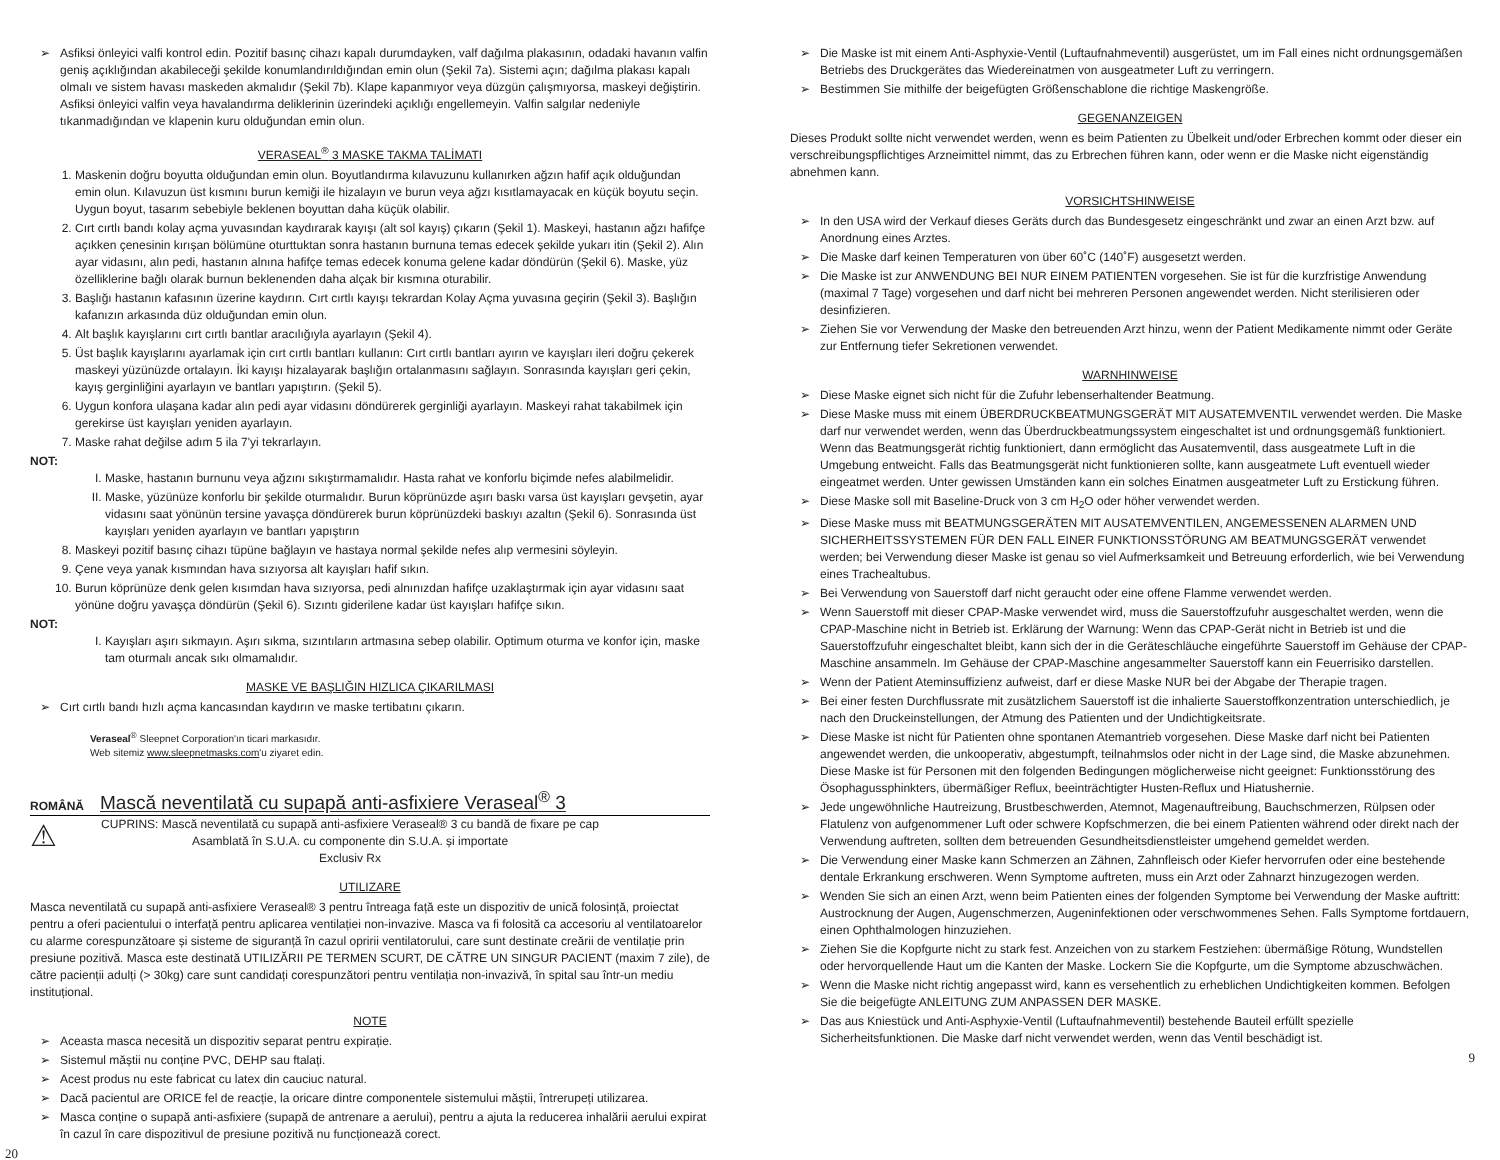➢ Asfiksi önleyici valfi kontrol edin. Pozitif basınç cihazı kapalı durumdayken, valf dağılma plakasının, odadaki havanın valfin geniş açıklığından akabileceği şekilde konumlandırıldığından emin olun (Şekil 7a). Sistemi açın; dağılma plakası kapalı olmalı ve sistem havası maskeden akmalıdır (Şekil 7b). Klape kapanmıyor veya düzgün çalışmıyorsa, maskeyi değiştirin. Asfiksi önleyici valfin veya havalandırma deliklerinin üzerindeki açıklığı engellemeyin. Valfin salgılar nedeniyle tıkanmadığından ve klapenin kuru olduğundan emin olun.
VERASEAL<sup>®</sup> 3 MASKE TAKMA TALİMATI
1. Maskenin doğru boyutta olduğundan emin olun. Boyutlandırma kılavuzunu kullanırken ağzın hafif açık olduğundan emin olun. Kılavuzun üst kısmını burun kemiği ile hizalayın ve burun veya ağzı kısıtlamayacak en küçük boyutu seçin. Uygun boyut, tasarım sebebiyle beklenen boyuttan daha küçük olabilir.
2. Cırt cırtlı bandı kolay açma yuvasından kaydırarak kayışı (alt sol kayış) çıkarın (Şekil 1). Maskeyi, hastanın ağzı hafifçe açıkken çenesinin kırışan bölümüne oturttuktan sonra hastanın burnuna temas edecek şekilde yukarı itin (Şekil 2). Alın ayar vidasını, alın pedi, hastanın alnına hafifçe temas edecek konuma gelene kadar döndürün (Şekil 6). Maske, yüz özelliklerine bağlı olarak burnun beklenenden daha alçak bir kısmına oturabilir.
3. Başlığı hastanın kafasının üzerine kaydırın. Cırt cırtlı kayışı tekrardan Kolay Açma yuvasına geçirin (Şekil 3). Başlığın kafanızın arkasında düz olduğundan emin olun.
4. Alt başlık kayışlarını cırt cırtlı bantlar aracılığıyla ayarlayın (Şekil 4).
5. Üst başlık kayışlarını ayarlamak için cırt cırtlı bantları kullanın: Cırt cırtlı bantları ayırın ve kayışları ileri doğru çekerek maskeyi yüzünüzde ortalayın. İki kayışı hizalayarak başlığın ortalanmasını sağlayın. Sonrasında kayışları geri çekin, kayış gerginliğini ayarlayın ve bantları yapıştırın. (Şekil 5).
6. Uygun konfora ulaşana kadar alın pedi ayar vidasını döndürerek gerginliği ayarlayın. Maskeyi rahat takabilmek için gerekirse üst kayışları yeniden ayarlayın.
7. Maske rahat değilse adım 5 ila 7'yi tekrarlayın.
NOT:
I. Maske, hastanın burnunu veya ağzını sıkıştırmamalıdır. Hasta rahat ve konforlu biçimde nefes alabilmelidir.
II. Maske, yüzünüze konforlu bir şekilde oturmalıdır. Burun köprünüzde aşırı baskı varsa üst kayışları gevşetin, ayar vidasını saat yönünün tersine yavaşça döndürerek burun köprünüzdeki baskıyı azaltın (Şekil 6). Sonrasında üst kayışları yeniden ayarlayın ve bantları yapıştırın
8. Maskeyi pozitif basınç cihazı tüpüne bağlayın ve hastaya normal şekilde nefes alıp vermesini söyleyin.
9. Çene veya yanak kısmından hava sızıyorsa alt kayışları hafif sıkın.
10. Burun köprünüze denk gelen kısımdan hava sızıyorsa, pedi alnınızdan hafifçe uzaklaştırmak için ayar vidasını saat yönüne doğru yavaşça döndürün (Şekil 6). Sızıntı giderilene kadar üst kayışları hafifçe sıkın.
NOT:
I. Kayışları aşırı sıkmayın. Aşırı sıkma, sızıntıların artmasına sebep olabilir. Optimum oturma ve konfor için, maske tam oturmalı ancak sıkı olmamalıdır.
MASKE VE BAŞLIĞIN HIZLICA ÇIKARILMASI
➢ Cırt cırtlı bandı hızlı açma kancasından kaydırın ve maske tertibatını çıkarın.
Veraseal<sup>®</sup> Sleepnet Corporation'ın ticari markasıdır.
Web sitemiz www.sleepnetmasks.com'u ziyaret edin.
ROMÂNĂ Mască neventilată cu supapă anti-asfixiere Veraseal<sup>®</sup> 3
⚠
CUPRINS: Mască neventilată cu supapă anti-asfixiere Veraseal® 3 cu bandă de fixare pe cap
Asamblată în S.U.A. cu componente din S.U.A. și importate
Exclusiv Rx
UTILIZARE
Masca neventilată cu supapă anti-asfixiere Veraseal® 3 pentru întreaga față este un dispozitiv de unică folosință, proiectat pentru a oferi pacientului o interfață pentru aplicarea ventilației non-invazive. Masca va fi folosită ca accesoriu al ventilatoarelor cu alarme corespunzătoare și sisteme de siguranță în cazul opririi ventilatorului, care sunt destinate creării de ventilație prin presiune pozitivă. Masca este destinată UTILIZĂRII PE TERMEN SCURT, DE CĂTRE UN SINGUR PACIENT (maxim 7 zile), de către pacienții adulți (> 30kg) care sunt candidați corespunzători pentru ventilația non-invazivă, în spital sau într-un mediu instituțional.
NOTE
➢ Aceasta masca necesită un dispozitiv separat pentru expirație.
➢ Sistemul măștii nu conține PVC, DEHP sau ftalați.
➢ Acest produs nu este fabricat cu latex din cauciuc natural.
➢ Dacă pacientul are ORICE fel de reacție, la oricare dintre componentele sistemului măștii, întrerupeți utilizarea.
➢ Masca conține o supapă anti-asfixiere (supapă de antrenare a aerului), pentru a ajuta la reducerea inhalării aerului expirat în cazul în care dispozitivul de presiune pozitivă nu funcționează corect.
20
➢ Die Maske ist mit einem Anti-Asphyxie-Ventil (Luftaufnahmeventil) ausgerüstet, um im Fall eines nicht ordnungsgemäßen Betriebs des Druckgerätes das Wiedereinatmen von ausgeatmeter Luft zu verringern.
➢ Bestimmen Sie mithilfe der beigefügten Größenschablone die richtige Maskengröße.
GEGENANZEIGEN
Dieses Produkt sollte nicht verwendet werden, wenn es beim Patienten zu Übelkeit und/oder Erbrechen kommt oder dieser ein verschreibungspflichtiges Arzneimittel nimmt, das zu Erbrechen führen kann, oder wenn er die Maske nicht eigenständig abnehmen kann.
VORSICHTSHINWEISE
➢ In den USA wird der Verkauf dieses Geräts durch das Bundesgesetz eingeschränkt und zwar an einen Arzt bzw. auf Anordnung eines Arztes.
➢ Die Maske darf keinen Temperaturen von über 60˚C (140˚F) ausgesetzt werden.
➢ Die Maske ist zur ANWENDUNG BEI NUR EINEM PATIENTEN vorgesehen. Sie ist für die kurzfristige Anwendung (maximal 7 Tage) vorgesehen und darf nicht bei mehreren Personen angewendet werden. Nicht sterilisieren oder desinfizieren.
➢ Ziehen Sie vor Verwendung der Maske den betreuenden Arzt hinzu, wenn der Patient Medikamente nimmt oder Geräte zur Entfernung tiefer Sekretionen verwendet.
WARNHINWEISE
➢ Diese Maske eignet sich nicht für die Zufuhr lebenserhaltender Beatmung.
➢ Diese Maske muss mit einem ÜBERDRUCKBEATMUNGSGERÄT MIT AUSATEMVENTIL verwendet werden. Die Maske darf nur verwendet werden, wenn das Überdruckbeatmungssystem eingeschaltet ist und ordnungsgemäß funktioniert. Wenn das Beatmungsgerät richtig funktioniert, dann ermöglicht das Ausatemventil, dass ausgeatmete Luft in die Umgebung entweicht. Falls das Beatmungsgerät nicht funktionieren sollte, kann ausgeatmete Luft eventuell wieder eingeatmet werden. Unter gewissen Umständen kann ein solches Einatmen ausgeatmeter Luft zu Erstickung führen.
➢ Diese Maske soll mit Baseline-Druck von 3 cm H<sub>2</sub>O oder höher verwendet werden.
➢ Diese Maske muss mit BEATMUNGSGERÄTEN MIT AUSATEMVENTILEN, ANGEMESSENEN ALARMEN UND SICHERHEITSSYSTEMEN FÜR DEN FALL EINER FUNKTIONSSTÖRUNG AM BEATMUNGSGERÄT verwendet werden; bei Verwendung dieser Maske ist genau so viel Aufmerksamkeit und Betreuung erforderlich, wie bei Verwendung eines Trachealtubus.
➢ Bei Verwendung von Sauerstoff darf nicht geraucht oder eine offene Flamme verwendet werden.
➢ Wenn Sauerstoff mit dieser CPAP-Maske verwendet wird, muss die Sauerstoffzufuhr ausgeschaltet werden, wenn die CPAP-Maschine nicht in Betrieb ist. Erklärung der Warnung: Wenn das CPAP-Gerät nicht in Betrieb ist und die Sauerstoffzufuhr eingeschaltet bleibt, kann sich der in die Geräteschläuche eingeführte Sauerstoff im Gehäuse der CPAP-Maschine ansammeln. Im Gehäuse der CPAP-Maschine angesammelter Sauerstoff kann ein Feuerrisiko darstellen.
➢ Wenn der Patient Ateminsuffizienz aufweist, darf er diese Maske NUR bei der Abgabe der Therapie tragen.
➢ Bei einer festen Durchflussrate mit zusätzlichem Sauerstoff ist die inhalierte Sauerstoffkonzentration unterschiedlich, je nach den Druckeinstellungen, der Atmung des Patienten und der Undichtigkeitsrate.
➢ Diese Maske ist nicht für Patienten ohne spontanen Atemantrieb vorgesehen. Diese Maske darf nicht bei Patienten angewendet werden, die unkooperativ, abgestumpft, teilnahmslos oder nicht in der Lage sind, die Maske abzunehmen. Diese Maske ist für Personen mit den folgenden Bedingungen möglicherweise nicht geeignet: Funktionsstörung des Ösophagussphinkters, übermäßiger Reflux, beeinträchtigter Husten-Reflux und Hiatushernie.
➢ Jede ungewöhnliche Hautreizung, Brustbeschwerden, Atemnot, Magenauftreibung, Bauchschmerzen, Rülpsen oder Flatulenz von aufgenommener Luft oder schwere Kopfschmerzen, die bei einem Patienten während oder direkt nach der Verwendung auftreten, sollten dem betreuenden Gesundheitsdienstleister umgehend gemeldet werden.
➢ Die Verwendung einer Maske kann Schmerzen an Zähnen, Zahnfleisch oder Kiefer hervorrufen oder eine bestehende dentale Erkrankung erschweren. Wenn Symptome auftreten, muss ein Arzt oder Zahnarzt hinzugezogen werden.
➢ Wenden Sie sich an einen Arzt, wenn beim Patienten eines der folgenden Symptome bei Verwendung der Maske auftritt: Austrocknung der Augen, Augenschmerzen, Augeninfektionen oder verschwommenes Sehen. Falls Symptome fortdauern, einen Ophthalmologen hinzuziehen.
➢ Ziehen Sie die Kopfgurte nicht zu stark fest. Anzeichen von zu starkem Festziehen: übermäßige Rötung, Wundstellen oder hervorquellende Haut um die Kanten der Maske. Lockern Sie die Kopfgurte, um die Symptome abzuschwächen.
➢ Wenn die Maske nicht richtig angepasst wird, kann es versehentlich zu erheblichen Undichtigkeiten kommen. Befolgen Sie die beigefügte ANLEITUNG ZUM ANPASSEN DER MASKE.
➢ Das aus Kniestück und Anti-Asphyxie-Ventil (Luftaufnahmeventil) bestehende Bauteil erfüllt spezielle Sicherheitsfunktionen. Die Maske darf nicht verwendet werden, wenn das Ventil beschädigt ist.
9